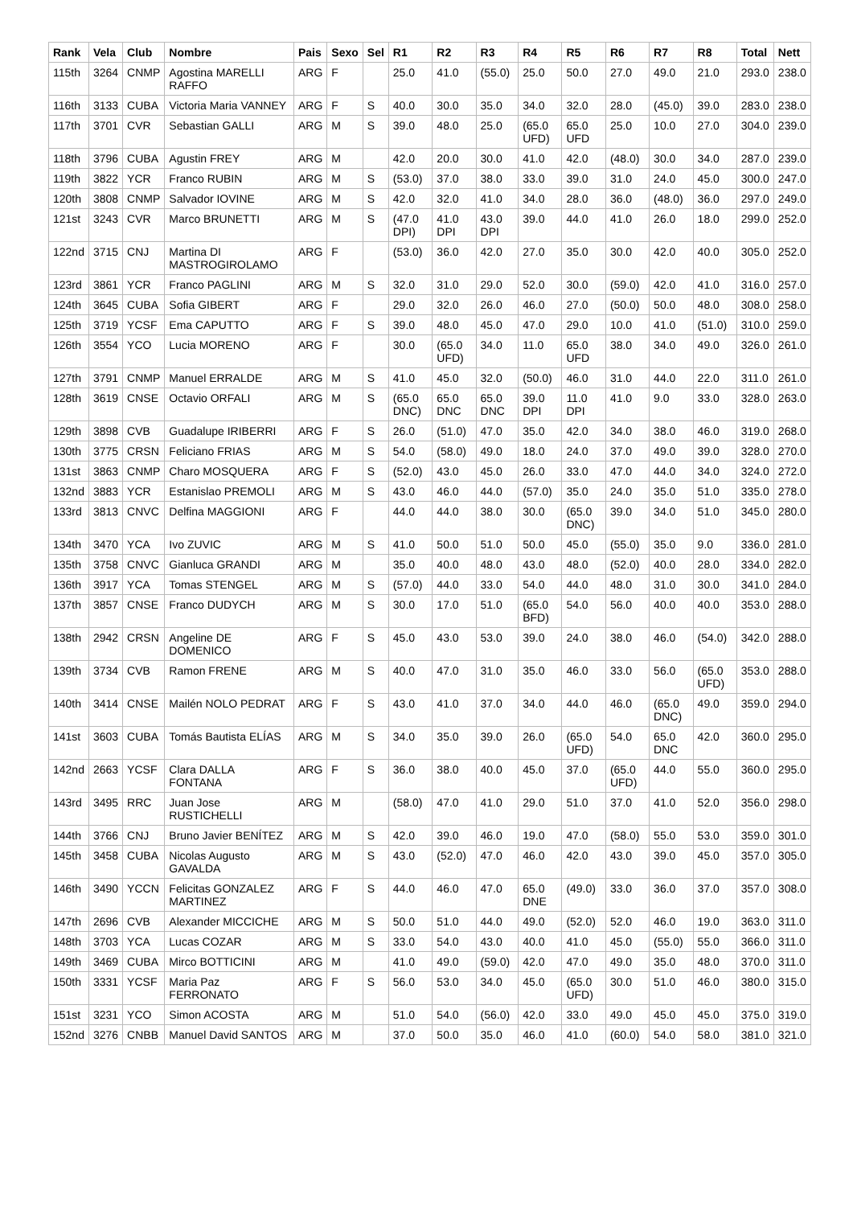| Rank | Vela | Club | Nombre | Pais | Sexo | Sel | R1 | R2 | R3 | R4 | R5 | R6 | R7 | R8 | Total | Nett |
| --- | --- | --- | --- | --- | --- | --- | --- | --- | --- | --- | --- | --- | --- | --- | --- | --- |
| 115th | 3264 | CNMP | Agostina MARELLI RAFFO | ARG | F | | 25.0 | 41.0 | (55.0) | 25.0 | 50.0 | 27.0 | 49.0 | 21.0 | 293.0 | 238.0 |
| 116th | 3133 | CUBA | Victoria Maria VANNEY | ARG | F | S | 40.0 | 30.0 | 35.0 | 34.0 | 32.0 | 28.0 | (45.0) | 39.0 | 283.0 | 238.0 |
| 117th | 3701 | CVR | Sebastian GALLI | ARG | M | S | 39.0 | 48.0 | 25.0 | (65.0 UFD) | 65.0 UFD | 25.0 | 10.0 | 27.0 | 304.0 | 239.0 |
| 118th | 3796 | CUBA | Agustin FREY | ARG | M | | 42.0 | 20.0 | 30.0 | 41.0 | 42.0 | (48.0) | 30.0 | 34.0 | 287.0 | 239.0 |
| 119th | 3822 | YCR | Franco RUBIN | ARG | M | S | (53.0) | 37.0 | 38.0 | 33.0 | 39.0 | 31.0 | 24.0 | 45.0 | 300.0 | 247.0 |
| 120th | 3808 | CNMP | Salvador IOVINE | ARG | M | S | 42.0 | 32.0 | 41.0 | 34.0 | 28.0 | 36.0 | (48.0) | 36.0 | 297.0 | 249.0 |
| 121st | 3243 | CVR | Marco BRUNETTI | ARG | M | S | (47.0 DPI) | 41.0 DPI | 43.0 DPI | 39.0 | 44.0 | 41.0 | 26.0 | 18.0 | 299.0 | 252.0 |
| 122nd | 3715 | CNJ | Martina DI MASTROGIROLAMO | ARG | F | | (53.0) | 36.0 | 42.0 | 27.0 | 35.0 | 30.0 | 42.0 | 40.0 | 305.0 | 252.0 |
| 123rd | 3861 | YCR | Franco PAGLINI | ARG | M | S | 32.0 | 31.0 | 29.0 | 52.0 | 30.0 | (59.0) | 42.0 | 41.0 | 316.0 | 257.0 |
| 124th | 3645 | CUBA | Sofia GIBERT | ARG | F | | 29.0 | 32.0 | 26.0 | 46.0 | 27.0 | (50.0) | 50.0 | 48.0 | 308.0 | 258.0 |
| 125th | 3719 | YCSF | Ema CAPUTTO | ARG | F | S | 39.0 | 48.0 | 45.0 | 47.0 | 29.0 | 10.0 | 41.0 | (51.0) | 310.0 | 259.0 |
| 126th | 3554 | YCO | Lucia MORENO | ARG | F | | 30.0 | (65.0 UFD) | 34.0 | 11.0 | 65.0 UFD | 38.0 | 34.0 | 49.0 | 326.0 | 261.0 |
| 127th | 3791 | CNMP | Manuel ERRALDE | ARG | M | S | 41.0 | 45.0 | 32.0 | (50.0) | 46.0 | 31.0 | 44.0 | 22.0 | 311.0 | 261.0 |
| 128th | 3619 | CNSE | Octavio ORFALI | ARG | M | S | (65.0 DNC) | 65.0 DNC | 65.0 DNC | 39.0 DPI | 11.0 DPI | 41.0 | 9.0 | 33.0 | 328.0 | 263.0 |
| 129th | 3898 | CVB | Guadalupe IRIBERRI | ARG | F | S | 26.0 | (51.0) | 47.0 | 35.0 | 42.0 | 34.0 | 38.0 | 46.0 | 319.0 | 268.0 |
| 130th | 3775 | CRSN | Feliciano FRIAS | ARG | M | S | 54.0 | (58.0) | 49.0 | 18.0 | 24.0 | 37.0 | 49.0 | 39.0 | 328.0 | 270.0 |
| 131st | 3863 | CNMP | Charo MOSQUERA | ARG | F | S | (52.0) | 43.0 | 45.0 | 26.0 | 33.0 | 47.0 | 44.0 | 34.0 | 324.0 | 272.0 |
| 132nd | 3883 | YCR | Estanislao PREMOLI | ARG | M | S | 43.0 | 46.0 | 44.0 | (57.0) | 35.0 | 24.0 | 35.0 | 51.0 | 335.0 | 278.0 |
| 133rd | 3813 | CNVC | Delfina MAGGIONI | ARG | F | | 44.0 | 44.0 | 38.0 | 30.0 | (65.0 DNC) | 39.0 | 34.0 | 51.0 | 345.0 | 280.0 |
| 134th | 3470 | YCA | Ivo ZUVIC | ARG | M | S | 41.0 | 50.0 | 51.0 | 50.0 | 45.0 | (55.0) | 35.0 | 9.0 | 336.0 | 281.0 |
| 135th | 3758 | CNVC | Gianluca GRANDI | ARG | M | | 35.0 | 40.0 | 48.0 | 43.0 | 48.0 | (52.0) | 40.0 | 28.0 | 334.0 | 282.0 |
| 136th | 3917 | YCA | Tomas STENGEL | ARG | M | S | (57.0) | 44.0 | 33.0 | 54.0 | 44.0 | 48.0 | 31.0 | 30.0 | 341.0 | 284.0 |
| 137th | 3857 | CNSE | Franco DUDYCH | ARG | M | S | 30.0 | 17.0 | 51.0 | (65.0 BFD) | 54.0 | 56.0 | 40.0 | 40.0 | 353.0 | 288.0 |
| 138th | 2942 | CRSN | Angeline DE DOMENICO | ARG | F | S | 45.0 | 43.0 | 53.0 | 39.0 | 24.0 | 38.0 | 46.0 | (54.0) | 342.0 | 288.0 |
| 139th | 3734 | CVB | Ramon FRENE | ARG | M | S | 40.0 | 47.0 | 31.0 | 35.0 | 46.0 | 33.0 | 56.0 | (65.0 UFD) | 353.0 | 288.0 |
| 140th | 3414 | CNSE | Mailén NOLO PEDRAT | ARG | F | S | 43.0 | 41.0 | 37.0 | 34.0 | 44.0 | 46.0 | (65.0 DNC) | 49.0 | 359.0 | 294.0 |
| 141st | 3603 | CUBA | Tomás Bautista ELÍAS | ARG | M | S | 34.0 | 35.0 | 39.0 | 26.0 | (65.0 UFD) | 54.0 | 65.0 DNC | 42.0 | 360.0 | 295.0 |
| 142nd | 2663 | YCSF | Clara DALLA FONTANA | ARG | F | S | 36.0 | 38.0 | 40.0 | 45.0 | 37.0 | (65.0 UFD) | 44.0 | 55.0 | 360.0 | 295.0 |
| 143rd | 3495 | RRC | Juan Jose RUSTICHELLI | ARG | M | | (58.0) | 47.0 | 41.0 | 29.0 | 51.0 | 37.0 | 41.0 | 52.0 | 356.0 | 298.0 |
| 144th | 3766 | CNJ | Bruno Javier BENÍTEZ | ARG | M | S | 42.0 | 39.0 | 46.0 | 19.0 | 47.0 | (58.0) | 55.0 | 53.0 | 359.0 | 301.0 |
| 145th | 3458 | CUBA | Nicolas Augusto GAVALDA | ARG | M | S | 43.0 | (52.0) | 47.0 | 46.0 | 42.0 | 43.0 | 39.0 | 45.0 | 357.0 | 305.0 |
| 146th | 3490 | YCCN | Felicitas GONZALEZ MARTINEZ | ARG | F | S | 44.0 | 46.0 | 47.0 | 65.0 DNE | (49.0) | 33.0 | 36.0 | 37.0 | 357.0 | 308.0 |
| 147th | 2696 | CVB | Alexander MICCICHE | ARG | M | S | 50.0 | 51.0 | 44.0 | 49.0 | (52.0) | 52.0 | 46.0 | 19.0 | 363.0 | 311.0 |
| 148th | 3703 | YCA | Lucas COZAR | ARG | M | S | 33.0 | 54.0 | 43.0 | 40.0 | 41.0 | 45.0 | (55.0) | 55.0 | 366.0 | 311.0 |
| 149th | 3469 | CUBA | Mirco BOTTICINI | ARG | M | | 41.0 | 49.0 | (59.0) | 42.0 | 47.0 | 49.0 | 35.0 | 48.0 | 370.0 | 311.0 |
| 150th | 3331 | YCSF | Maria Paz FERRONATO | ARG | F | S | 56.0 | 53.0 | 34.0 | 45.0 | (65.0 UFD) | 30.0 | 51.0 | 46.0 | 380.0 | 315.0 |
| 151st | 3231 | YCO | Simon ACOSTA | ARG | M | | 51.0 | 54.0 | (56.0) | 42.0 | 33.0 | 49.0 | 45.0 | 45.0 | 375.0 | 319.0 |
| 152nd | 3276 | CNBB | Manuel David SANTOS | ARG | M | | 37.0 | 50.0 | 35.0 | 46.0 | 41.0 | (60.0) | 54.0 | 58.0 | 381.0 | 321.0 |